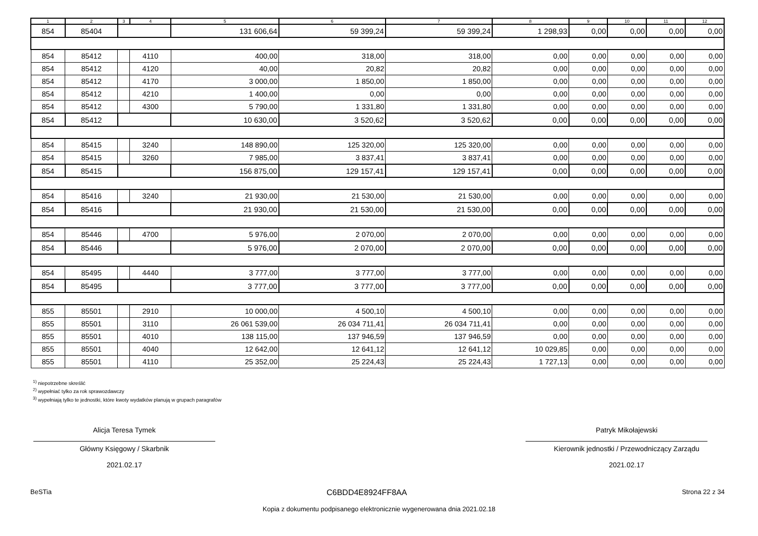| 1 | 2 | 3 | 4 | 5 | 6 | 7 | 8 | 9 | 10 | 11 | 12 |
| --- | --- | --- | --- | --- | --- | --- | --- | --- | --- | --- | --- |
| 854 | 85404 | | | 131 606,64 | 59 399,24 | 59 399,24 | 1 298,93 | 0,00 | 0,00 | 0,00 | 0,00 |
| 854 | 85412 | | 4110 | 400,00 | 318,00 | 318,00 | 0,00 | 0,00 | 0,00 | 0,00 | 0,00 |
| 854 | 85412 | | 4120 | 40,00 | 20,82 | 20,82 | 0,00 | 0,00 | 0,00 | 0,00 | 0,00 |
| 854 | 85412 | | 4170 | 3 000,00 | 1 850,00 | 1 850,00 | 0,00 | 0,00 | 0,00 | 0,00 | 0,00 |
| 854 | 85412 | | 4210 | 1 400,00 | 0,00 | 0,00 | 0,00 | 0,00 | 0,00 | 0,00 | 0,00 |
| 854 | 85412 | | 4300 | 5 790,00 | 1 331,80 | 1 331,80 | 0,00 | 0,00 | 0,00 | 0,00 | 0,00 |
| 854 | 85412 | | | 10 630,00 | 3 520,62 | 3 520,62 | 0,00 | 0,00 | 0,00 | 0,00 | 0,00 |
| 854 | 85415 | | 3240 | 148 890,00 | 125 320,00 | 125 320,00 | 0,00 | 0,00 | 0,00 | 0,00 | 0,00 |
| 854 | 85415 | | 3260 | 7 985,00 | 3 837,41 | 3 837,41 | 0,00 | 0,00 | 0,00 | 0,00 | 0,00 |
| 854 | 85415 | | | 156 875,00 | 129 157,41 | 129 157,41 | 0,00 | 0,00 | 0,00 | 0,00 | 0,00 |
| 854 | 85416 | | 3240 | 21 930,00 | 21 530,00 | 21 530,00 | 0,00 | 0,00 | 0,00 | 0,00 | 0,00 |
| 854 | 85416 | | | 21 930,00 | 21 530,00 | 21 530,00 | 0,00 | 0,00 | 0,00 | 0,00 | 0,00 |
| 854 | 85446 | | 4700 | 5 976,00 | 2 070,00 | 2 070,00 | 0,00 | 0,00 | 0,00 | 0,00 | 0,00 |
| 854 | 85446 | | | 5 976,00 | 2 070,00 | 2 070,00 | 0,00 | 0,00 | 0,00 | 0,00 | 0,00 |
| 854 | 85495 | | 4440 | 3 777,00 | 3 777,00 | 3 777,00 | 0,00 | 0,00 | 0,00 | 0,00 | 0,00 |
| 854 | 85495 | | | 3 777,00 | 3 777,00 | 3 777,00 | 0,00 | 0,00 | 0,00 | 0,00 | 0,00 |
| 855 | 85501 | | 2910 | 10 000,00 | 4 500,10 | 4 500,10 | 0,00 | 0,00 | 0,00 | 0,00 | 0,00 |
| 855 | 85501 | | 3110 | 26 061 539,00 | 26 034 711,41 | 26 034 711,41 | 0,00 | 0,00 | 0,00 | 0,00 | 0,00 |
| 855 | 85501 | | 4010 | 138 115,00 | 137 946,59 | 137 946,59 | 0,00 | 0,00 | 0,00 | 0,00 | 0,00 |
| 855 | 85501 | | 4040 | 12 642,00 | 12 641,12 | 12 641,12 | 10 029,85 | 0,00 | 0,00 | 0,00 | 0,00 |
| 855 | 85501 | | 4110 | 25 352,00 | 25 224,43 | 25 224,43 | 1 727,13 | 0,00 | 0,00 | 0,00 | 0,00 |
<sup>1)</sup> niepotrzebne skreślić
<sup>2)</sup> wypełniać tylko za rok sprawozdawczy
<sup>3)</sup> wypełniają tylko te jednostki, które kwoty wydatków planują w grupach paragrafów
Alicja Teresa Tymek
Główny Księgowy / Skarbnik
2021.02.17
Patryk Mikołajewski
Kierownik jednostki / Przewodniczący Zarządu
2021.02.17
BeSTia C6BDD4E8924FF8AA Strona 22 z 34
Kopia z dokumentu podpisanego elektronicznie wygenerowana dnia 2021.02.18